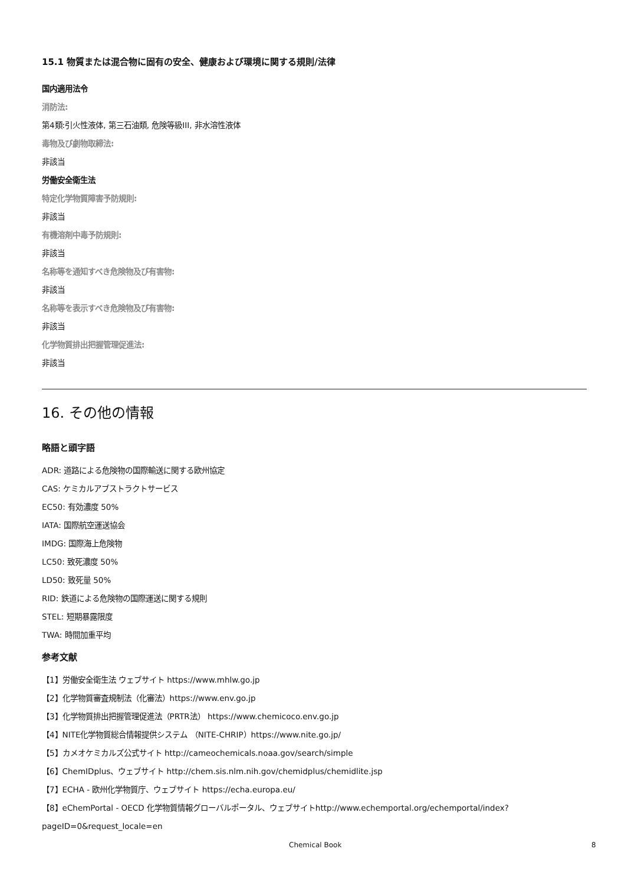15.1 物質または混合物に固有の安全、健康および環境に関する規則/法律
国内適用法令
消防法:
第4類:引火性液体, 第三石油類, 危険等級III, 非水溶性液体
毒物及び劇物取締法:
非該当
労働安全衛生法
特定化学物質障害予防規則:
非該当
有機溶剤中毒予防規則:
非該当
名称等を通知すべき危険物及び有害物:
非該当
名称等を表示すべき危険物及び有害物:
非該当
化学物質排出把握管理促進法:
非該当
16. その他の情報
略語と頭字語
ADR: 道路による危険物の国際輸送に関する欧州協定
CAS: ケミカルアブストラクトサービス
EC50: 有効濃度 50%
IATA: 国際航空運送協会
IMDG: 国際海上危険物
LC50: 致死濃度 50%
LD50: 致死量 50%
RID: 鉄道による危険物の国際運送に関する規則
STEL: 短期暴露限度
TWA: 時間加重平均
参考文献
【1】労働安全衛生法 ウェブサイト https://www.mhlw.go.jp
【2】化学物質審査規制法（化審法）https://www.env.go.jp
【3】化学物質排出把握管理促進法（PRTR法） https://www.chemicoco.env.go.jp
【4】NITE化学物質総合情報提供システム （NITE-CHRIP）https://www.nite.go.jp/
【5】カメオケミカルズ公式サイト http://cameochemicals.noaa.gov/search/simple
【6】ChemIDplus、ウェブサイト http://chem.sis.nlm.nih.gov/chemidplus/chemidlite.jsp
【7】ECHA - 欧州化学物質庁、ウェブサイト https://echa.europa.eu/
【8】eChemPortal - OECD 化学物質情報グローバルポータル、ウェブサイトhttp://www.echemportal.org/echemportal/index?
pageID=0&request_locale=en
Chemical Book 8